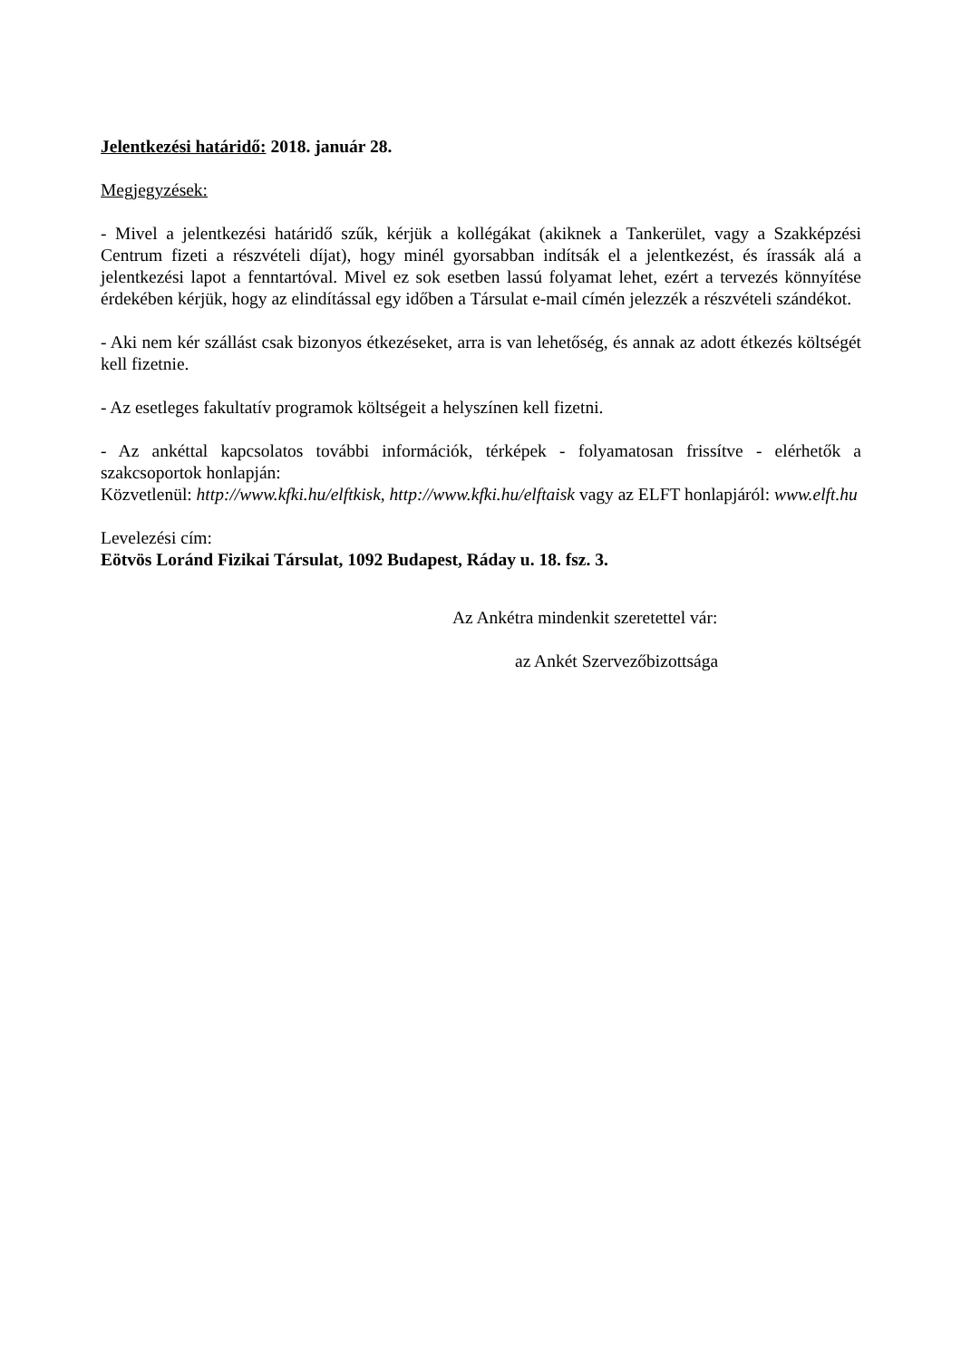Jelentkezési határidő: 2018. január 28.
Megjegyzések:
- Mivel a jelentkezési határidő szűk, kérjük a kollégákat (akiknek a Tankerület, vagy a Szakképzési Centrum fizeti a részvételi díjat), hogy minél gyorsabban indítsák el a jelentkezést, és írassák alá a jelentkezési lapot a fenntartóval. Mivel ez sok esetben lassú folyamat lehet, ezért a tervezés könnyítése érdekében kérjük, hogy az elindítással egy időben a Társulat e-mail címén jelezzék a részvételi szándékot.
- Aki nem kér szállást csak bizonyos étkezéseket, arra is van lehetőség, és annak az adott étkezés költségét kell fizetnie.
- Az esetleges fakultatív programok költségeit a helyszínen kell fizetni.
- Az ankéttal kapcsolatos további információk, térképek - folyamatosan frissítve - elérhetők a szakcsoportok honlapján:
Közvetlenül: http://www.kfki.hu/elftkisk, http://www.kfki.hu/elftaisk vagy az ELFT honlapjáról: www.elft.hu
Levelezési cím:
Eötvös Loránd Fizikai Társulat, 1092 Budapest, Ráday u. 18. fsz. 3.
Az Ankétra mindenkit szeretettel vár:
az Ankét Szervezőbizottsága